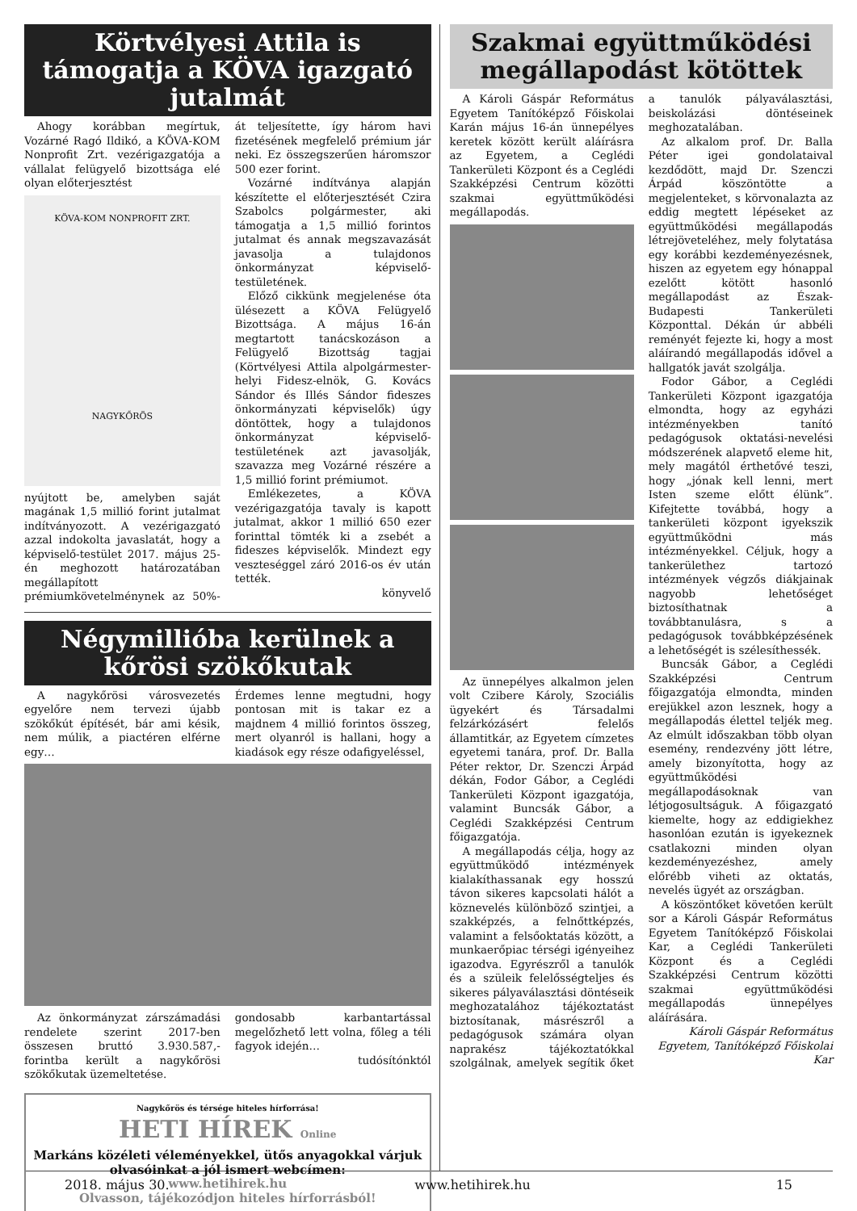Körtvélyesi Attila is támogatja a KÖVA igazgató jutalmát
Ahogy korábban megírtuk, Vozárné Ragó Ildikó, a KÖVA-KOM Nonprofit Zrt. vezérigazgatója a vállalat felügyelő bizottsága elé olyan előterjesztést
KÖVA-KOM NONPROFIT ZRT.
NAGYKŐRÖS
nyújtott be, amelyben saját magának 1,5 millió forint jutalmat indítványozott. A vezérigazgató azzal indokolta javaslatát, hogy a képviselő-testület 2017. május 25-én meghozott határozatában megállapított prémiumkövetelménynek az 50%-át teljesítette, így három havi fizetésének megfelelő prémium jár neki. Ez összegszerűen háromszor 500 ezer forint.
Vozárné indítványa alapján készítette el előterjesztését Czira Szabolcs polgármester, aki támogatja a 1,5 millió forintos jutalmat és annak megszavazását javasolja a tulajdonos önkormányzat képviselő-testületének.
Előző cikkünk megjelenése óta ülésezett a KÖVA Felügyelő Bizottsága. A május 16-án megtartott tanácskozáson a Felügyelő Bizottság tagjai (Körtvélyesi Attila alpolgármester-helyi Fidesz-elnök, G. Kovács Sándor és Illés Sándor fideszes önkormányzati képviselők) úgy döntöttek, hogy a tulajdonos önkormányzat képviselő-testületének azt javasolják, szavazza meg Vozárné részére a 1,5 millió forint prémiumot.
Emlékezetes, a KÖVA vezérigazgatója tavaly is kapott jutalmat, akkor 1 millió 650 ezer forinttal tömték ki a zsebét a fideszes képviselők. Mindezt egy veszteséggel záró 2016-os év után tették.
könyvelő
Négymillióba kerülnek a kőrösi szökőkutak
A nagykőrösi városvezetés egyelőre nem tervezi újabb szökőkút építését, bár ami késik, nem múlik, a piactéren elférne egy…
Érdemes lenne megtudni, hogy pontosan mit is takar ez a majdnem 4 millió forintos összeg, mert olyanról is hallani, hogy a kiadások egy része odafigyeléssel,
Az önkormányzat zárszámadási rendelete szerint 2017-ben összesen bruttó 3.930.587,- forintba került a nagykőrösi szökőkutak üzemeltetése.
gondosabb karbantartással megelőzhető lett volna, főleg a téli fagyok idején…
tudósítónktól
Nagykőrös és térsége hiteles hírforrása!
HETI HÍREK Online
Markáns közéleti véleményekkel, ütős anyagokkal várjuk olvasóinkat a jól ismert webcímen:
www.hetihirek.hu
Olvasson, tájékozódjon hiteles hírforrásból!
Szakmai együttműködési megállapodást kötöttek
A Károli Gáspár Református Egyetem Tanítóképző Főiskolai Karán május 16-án ünnepélyes keretek között került aláírásra az Egyetem, a Ceglédi Tankerületi Központ és a Ceglédi Szakképzési Centrum közötti szakmai együttműködési megállapodás.
Az ünnepélyes alkalmon jelen volt Czibere Károly, Szociális ügyekért és Társadalmi felzárkózásért felelős államtitkár, az Egyetem címzetes egyetemi tanára, prof. Dr. Balla Péter rektor, Dr. Szenczi Árpád dékán, Fodor Gábor, a Ceglédi Tankerületi Központ igazgatója, valamint Buncsák Gábor, a Ceglédi Szakképzési Centrum főigazgatója.
A megállapodás célja, hogy az együttműködő intézmények kialakíthassanak egy hosszú távon sikeres kapcsolati hálót a köznevelés különböző szintjei, a szakképzés, a felnőttképzés, valamint a felsőoktatás között, a munkaerőpiac térségi igényeihez igazodva. Egyrészről a tanulók és a szüleik felelősségteljes és sikeres pályaválasztási döntéseik meghozatalához tájékoztatást biztosítanak, másrészről a pedagógusok számára olyan naprakész tájékoztatókkal szolgálnak, amelyek segítik őket a tanulók pályaválasztási, beiskolázási döntéseinek meghozatalában.
Az alkalom prof. Dr. Balla Péter igei gondolataival kezdődött, majd Dr. Szenczi Árpád köszöntötte a megjelenteket, s körvonalazta az eddig megtett lépéseket az együttműködési megállapodás létrejöveteléhez, mely folytatása egy korábbi kezdeményezésnek, hiszen az egyetem egy hónappal ezelőtt kötött hasonló megállapodást az Észak-Budapesti Tankerületi Központtal. Dékán úr abbéli reményét fejezte ki, hogy a most aláírandó megállapodás idővel a hallgatók javát szolgálja.
Fodor Gábor, a Ceglédi Tankerületi Központ igazgatója elmondta, hogy az egyházi intézményekben tanító pedagógusok oktatási-nevelési módszerének alapvető eleme hit, mely magától érthetővé teszi, hogy „jónak kell lenni, mert Isten szeme előtt élünk”. Kifejtette továbbá, hogy a tankerületi központ igyekszik együttműködni más intézményekkel. Céljuk, hogy a tankerülethez tartozó intézmények végzős diákjainak nagyobb lehetőséget biztosíthatnak a továbbtanulásra, s a pedagógusok továbbképzésének a lehetőségét is szélesíthessék.
Buncsák Gábor, a Ceglédi Szakképzési Centrum főigazgatója elmondta, minden erejükkel azon lesznek, hogy a megállapodás élettel teljék meg. Az elmúlt időszakban több olyan esemény, rendezvény jött létre, amely bizonyította, hogy az együttműködési megállapodásoknak van létjogosultságuk. A főigazgató kiemelte, hogy az eddigiekhez hasonlóan ezután is igyekeznek csatlakozni minden olyan kezdeményezéshez, amely előrébb viheti az oktatás, nevelés ügyét az országban.
A köszöntőket követően került sor a Károli Gáspár Református Egyetem Tanítóképző Főiskolai Kar, a Ceglédi Tankerületi Központ és a Ceglédi Szakképzési Centrum közötti szakmai együttműködési megállapodás ünnepélyes aláírására.
Károli Gáspár Református Egyetem, Tanítóképző Főiskolai Kar
2018. május 30. www.hetihirek.hu 15